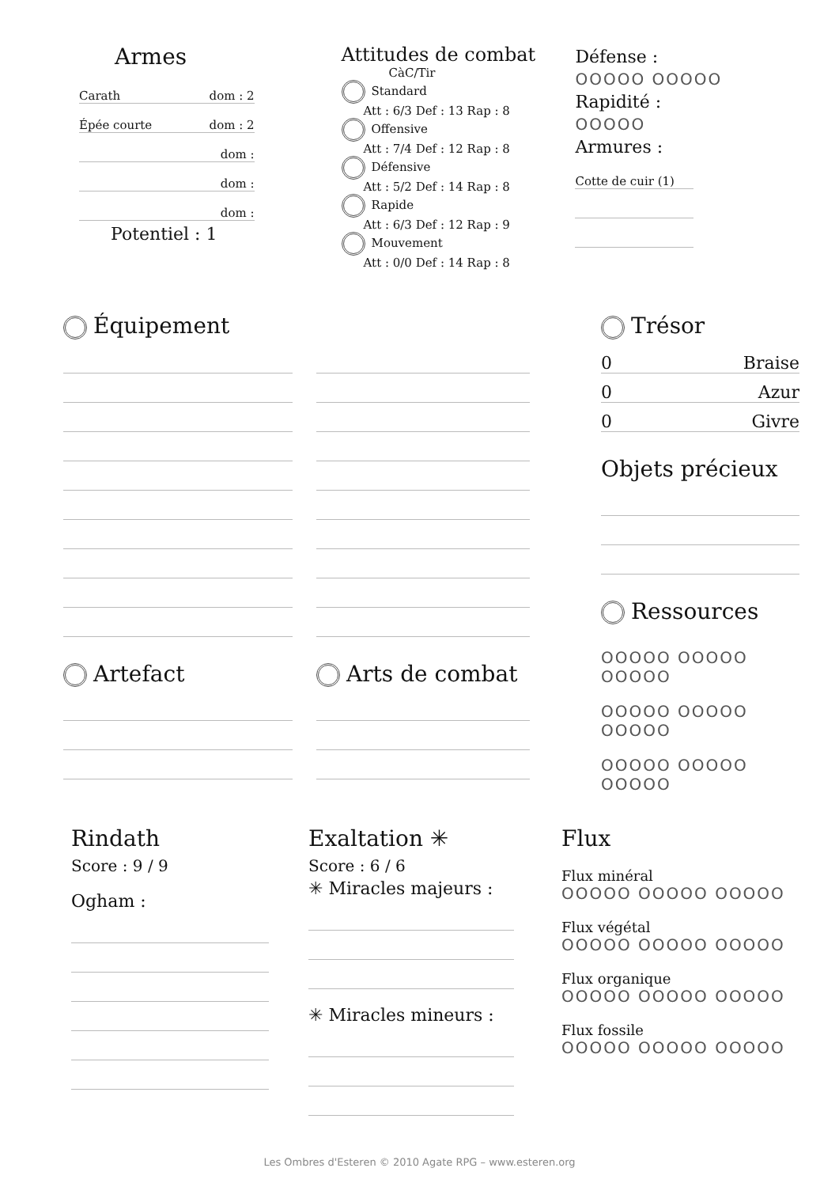Armes
Carath dom : 2
Épée courte dom : 2
dom :
dom :
dom :
Potentiel : 1
Attitudes de combat
CàC/Tir
Standard
Att : 6/3 Def : 13 Rap : 8
Offensive
Att : 7/4 Def : 12 Rap : 8
Défensive
Att : 5/2 Def : 14 Rap : 8
Rapide
Att : 6/3 Def : 12 Rap : 9
Mouvement
Att : 0/0 Def : 14 Rap : 8
Défense :
OOOOO OOOOO
Rapidité :
OOOOO
Armures :
Cotte de cuir (1)
Équipement
Artefact Arts de combat
Trésor
0 Braise
0 Azur
0 Givre
Objets précieux
Ressources
OOOOO OOOOO OOOOO
OOOOO OOOOO OOOOO
OOOOO OOOOO OOOOO
Rindath
Score : 9 / 9
Ogham :
Exaltation ✳
Score : 6 / 6
✳ Miracles majeurs :
✳ Miracles mineurs :
Flux
Flux minéral
OOOOO OOOOO OOOOO
Flux végétal
OOOOO OOOOO OOOOO
Flux organique
OOOOO OOOOO OOOOO
Flux fossile
OOOOO OOOOO OOOOO
Les Ombres d'Esteren © 2010 Agate RPG – www.esteren.org